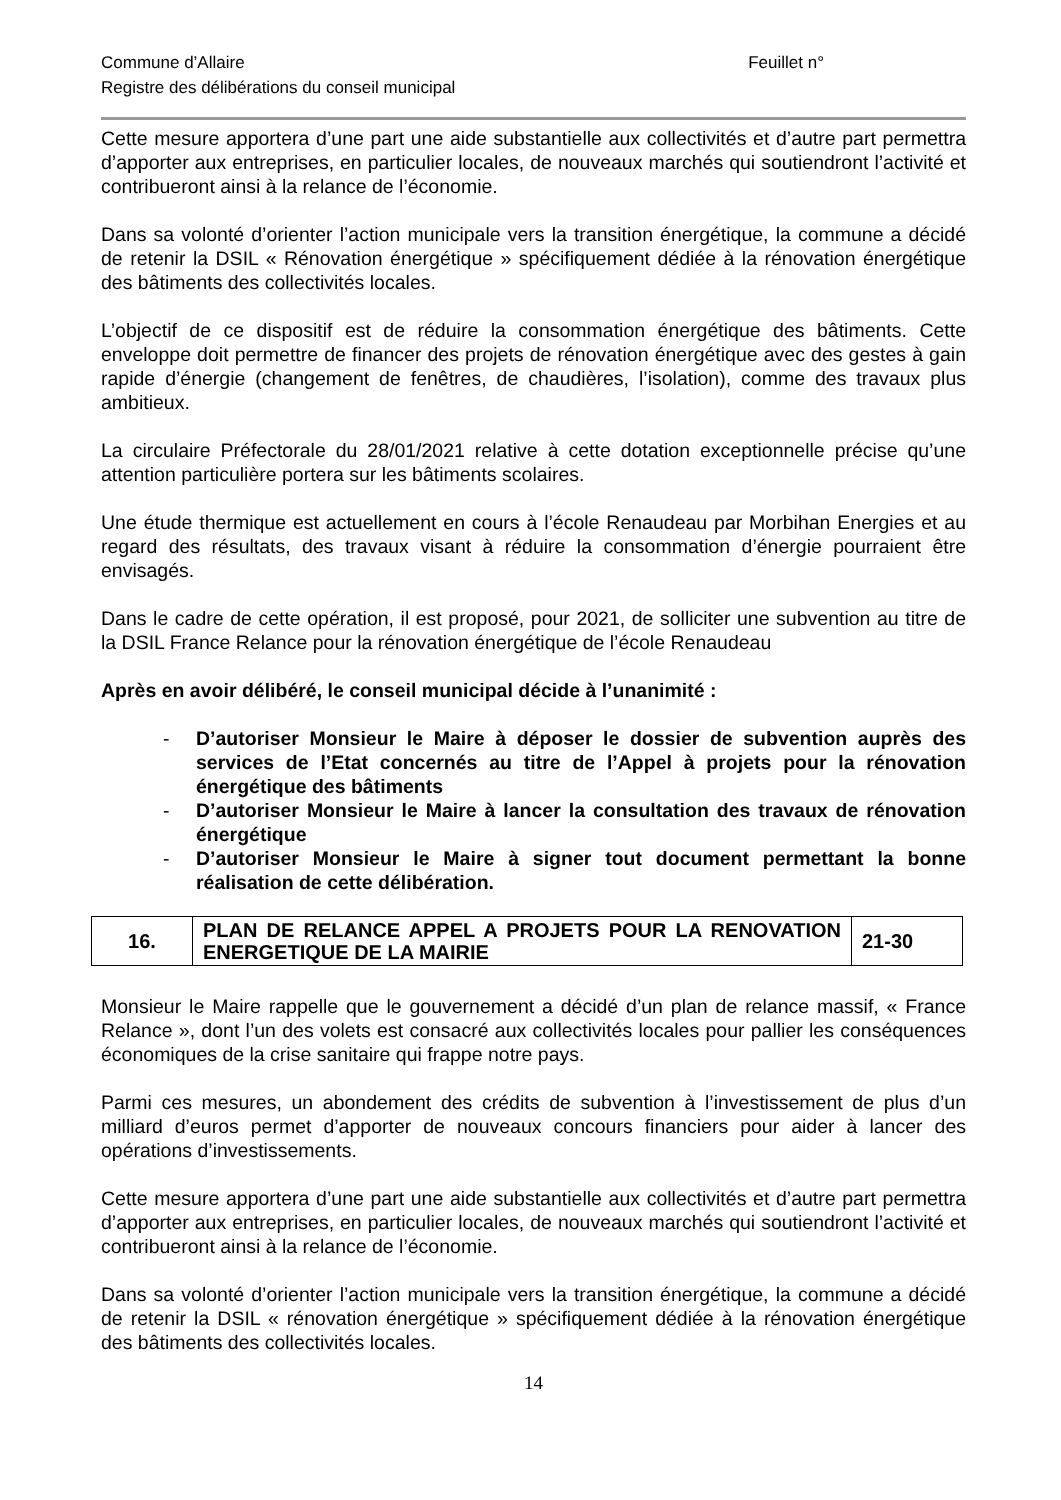Commune d’Allaire Feuillet n°
Registre des délibérations du conseil municipal
Cette mesure apportera d’une part une aide substantielle aux collectivités et d’autre part permettra d’apporter aux entreprises, en particulier locales, de nouveaux marchés qui soutiendront l’activité et contribueront ainsi à la relance de l’économie.
Dans sa volonté d’orienter l’action municipale vers la transition énergétique, la commune a décidé de retenir la DSIL « Rénovation énergétique » spécifiquement dédiée à la rénovation énergétique des bâtiments des collectivités locales.
L’objectif de ce dispositif est de réduire la consommation énergétique des bâtiments. Cette enveloppe doit permettre de financer des projets de rénovation énergétique avec des gestes à gain rapide d’énergie (changement de fenêtres, de chaudières, l’isolation), comme des travaux plus ambitieux.
La circulaire Préfectorale du 28/01/2021 relative à cette dotation exceptionnelle précise qu’une attention particulière portera sur les bâtiments scolaires.
Une étude thermique est actuellement en cours à l’école Renaudeau par Morbihan Energies et au regard des résultats, des travaux visant à réduire la consommation d’énergie pourraient être envisagés.
Dans le cadre de cette opération, il est proposé, pour 2021, de solliciter une subvention au titre de la DSIL France Relance pour la rénovation énergétique de l’école Renaudeau
Après en avoir délibéré, le conseil municipal décide à l’unanimité :
- D’autoriser Monsieur le Maire à déposer le dossier de subvention auprès des services de l’Etat concernés au titre de l’Appel à projets pour la rénovation énergétique des bâtiments
- D’autoriser Monsieur le Maire à lancer la consultation des travaux de rénovation énergétique
- D’autoriser Monsieur le Maire à signer tout document permettant la bonne réalisation de cette délibération.
| 16. | PLAN DE RELANCE APPEL A PROJETS POUR LA RENOVATION ENERGETIQUE DE LA MAIRIE | 21-30 |
Monsieur le Maire rappelle que le gouvernement a décidé d’un plan de relance massif, « France Relance », dont l’un des volets est consacré aux collectivités locales pour pallier les conséquences économiques de la crise sanitaire qui frappe notre pays.
Parmi ces mesures, un abondement des crédits de subvention à l’investissement de plus d’un milliard d’euros permet d’apporter de nouveaux concours financiers pour aider à lancer des opérations d’investissements.
Cette mesure apportera d’une part une aide substantielle aux collectivités et d’autre part permettra d’apporter aux entreprises, en particulier locales, de nouveaux marchés qui soutiendront l’activité et contribueront ainsi à la relance de l’économie.
Dans sa volonté d’orienter l’action municipale vers la transition énergétique, la commune a décidé de retenir la DSIL « rénovation énergétique » spécifiquement dédiée à la rénovation énergétique des bâtiments des collectivités locales.
14